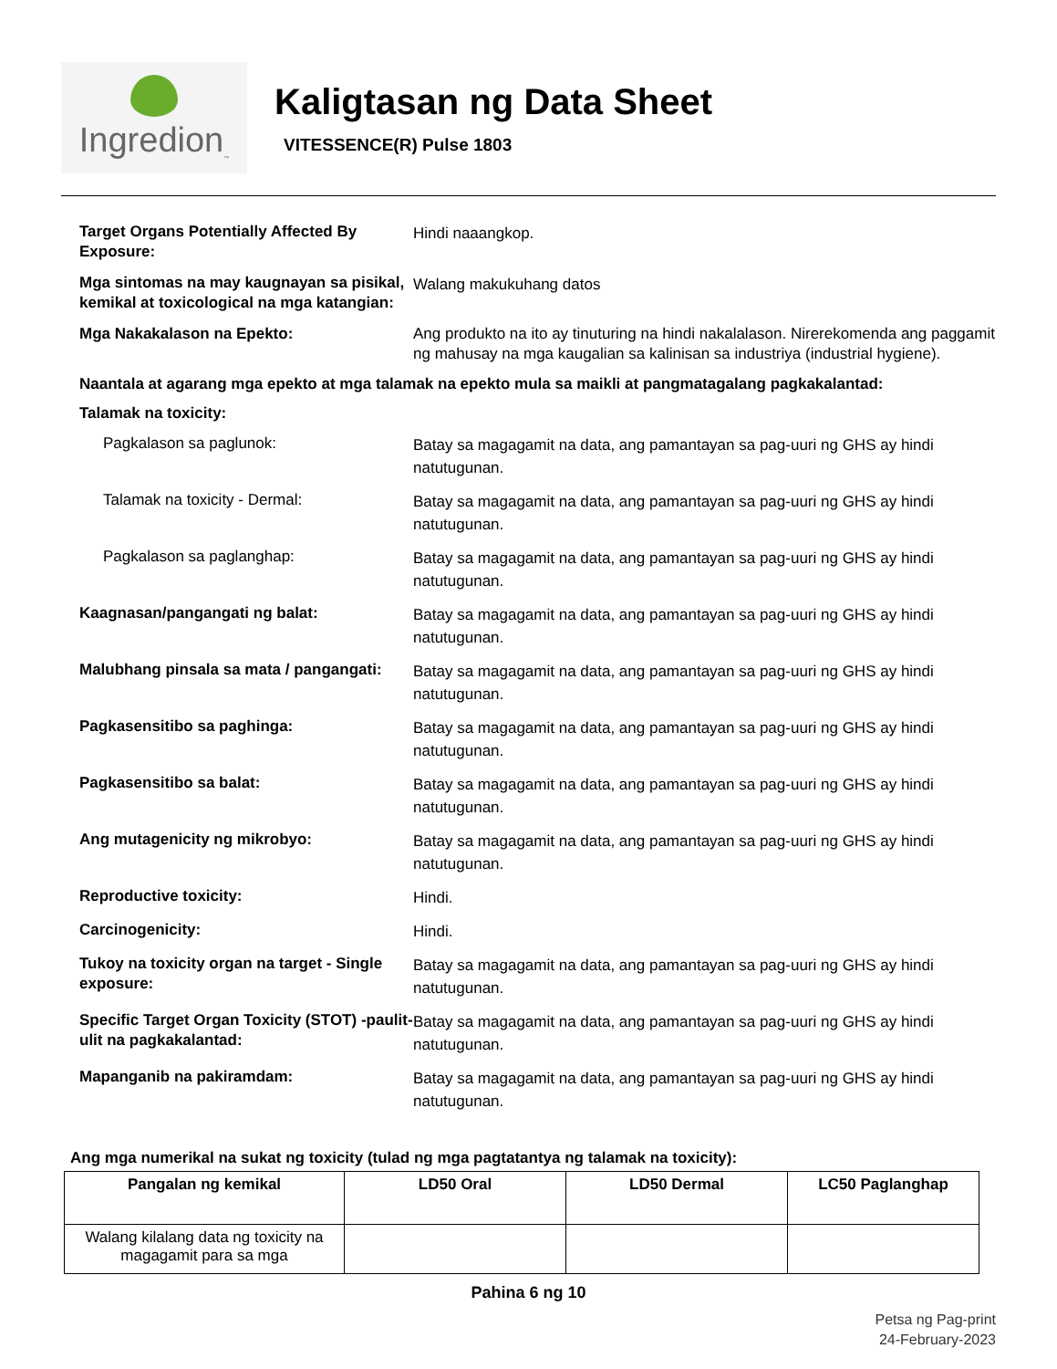Ingredion<sub>™</sub>
Kaligtasan ng Data Sheet
VITESSENCE(R) Pulse 1803
Target Organs Potentially Affected By Exposure:
Hindi naaangkop.
Mga sintomas na may kaugnayan sa pisikal, kemikal at toxicological na mga katangian:
Walang makukuhang datos
Mga Nakakalason na Epekto:
Ang produkto na ito ay tinuturing na hindi nakalalason. Nirerekomenda ang paggamit ng mahusay na mga kaugalian sa kalinisan sa industriya (industrial hygiene).
Naantala at agarang mga epekto at mga talamak na epekto mula sa maikli at pangmatagalang pagkakalantad:
Talamak na toxicity:
Pagkalason sa paglunok:
Batay sa magagamit na data, ang pamantayan sa pag-uuri ng GHS ay hindi natutugunan.
Talamak na toxicity - Dermal:
Batay sa magagamit na data, ang pamantayan sa pag-uuri ng GHS ay hindi natutugunan.
Pagkalason sa paglanghap:
Batay sa magagamit na data, ang pamantayan sa pag-uuri ng GHS ay hindi natutugunan.
Kaagnasan/pangangati ng balat:
Batay sa magagamit na data, ang pamantayan sa pag-uuri ng GHS ay hindi natutugunan.
Malubhang pinsala sa mata / pangangati:
Batay sa magagamit na data, ang pamantayan sa pag-uuri ng GHS ay hindi natutugunan.
Pagkasensitibo sa paghinga:
Batay sa magagamit na data, ang pamantayan sa pag-uuri ng GHS ay hindi natutugunan.
Pagkasensitibo sa balat:
Batay sa magagamit na data, ang pamantayan sa pag-uuri ng GHS ay hindi natutugunan.
Ang mutagenicity ng mikrobyo:
Batay sa magagamit na data, ang pamantayan sa pag-uuri ng GHS ay hindi natutugunan.
Reproductive toxicity:
Hindi.
Carcinogenicity:
Hindi.
Tukoy na toxicity organ na target - Single exposure:
Batay sa magagamit na data, ang pamantayan sa pag-uuri ng GHS ay hindi natutugunan.
Specific Target Organ Toxicity (STOT) -paulit-ulit na pagkakalantad:
Batay sa magagamit na data, ang pamantayan sa pag-uuri ng GHS ay hindi natutugunan.
Mapanganib na pakiramdam:
Batay sa magagamit na data, ang pamantayan sa pag-uuri ng GHS ay hindi natutugunan.
Ang mga numerikal na sukat ng toxicity (tulad ng mga pagtatantya ng talamak na toxicity):
| Pangalan ng kemikal | LD50 Oral | LD50 Dermal | LC50 Paglanghap |
| --- | --- | --- | --- |
| Walang kilalang data ng toxicity na magagamit para sa mga | | | |
Pahina 6 ng 10
Petsa ng Pag-print
24-February-2023